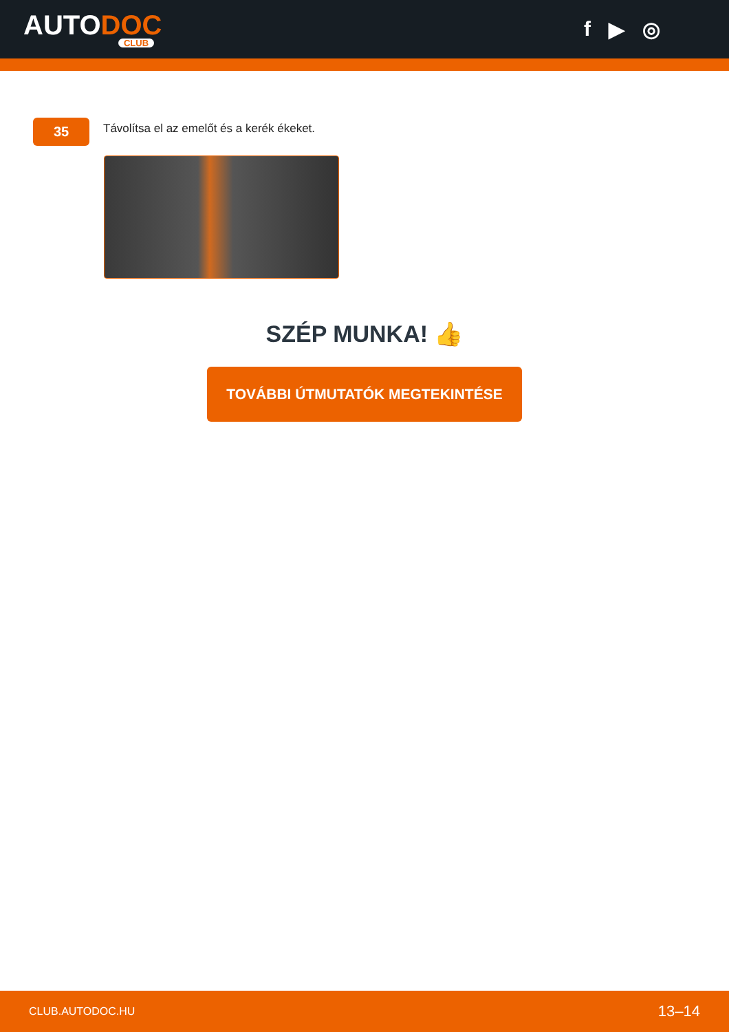AUTODOC
CLUB
f ▶ ◎
35
Távolítsa el az emelőt és a kerék ékeket.
SZÉP MUNKA! 👍
TOVÁBBI ÚTMUTATÓK MEGTEKINTÉSE
CLUB.AUTODOC.HU 13–14